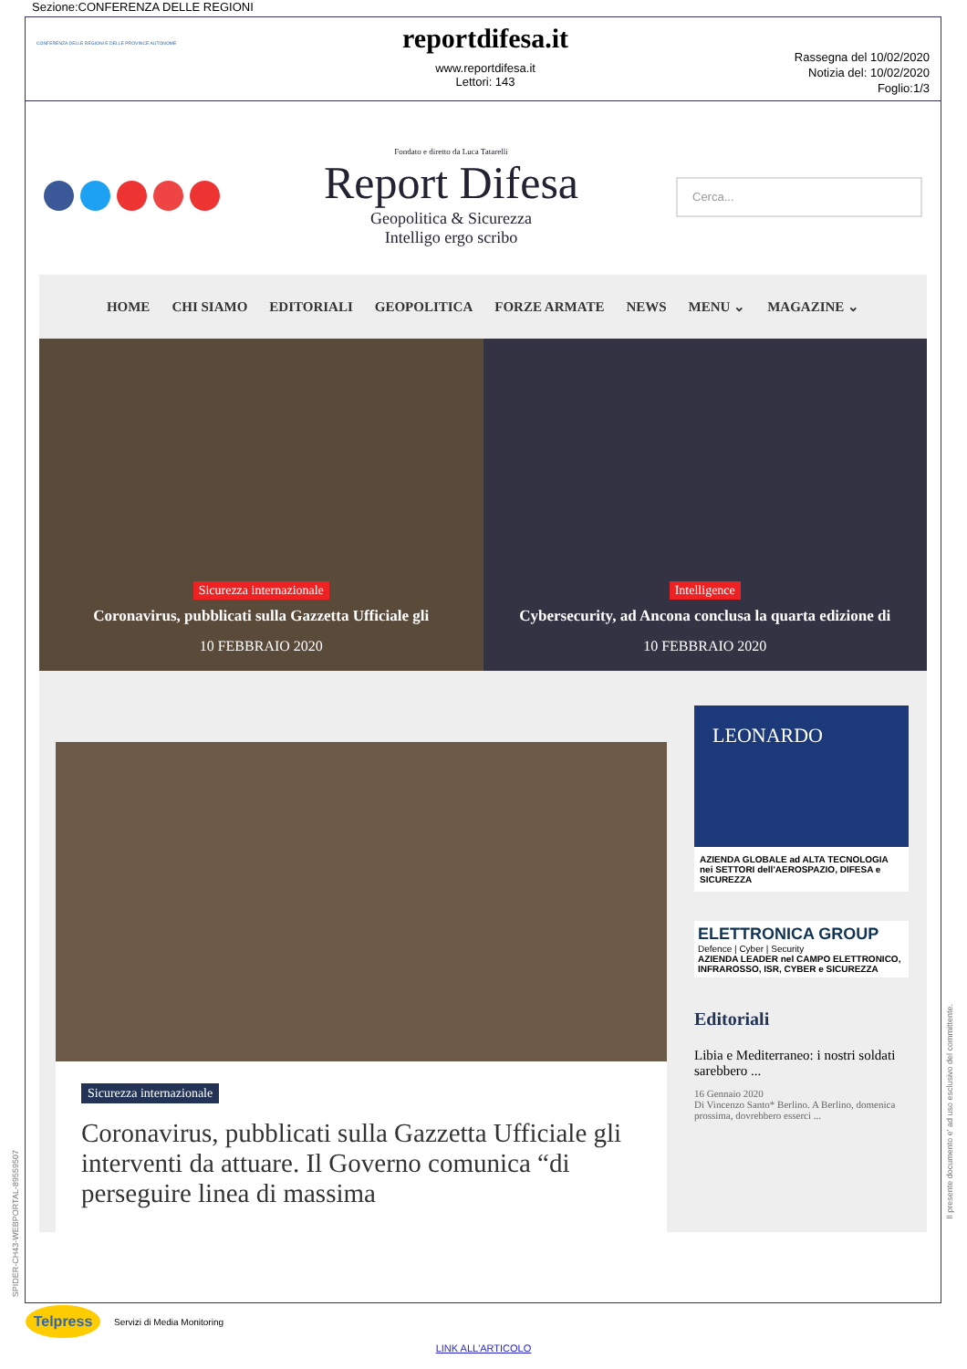Sezione:CONFERENZA DELLE REGIONI
CONFERENZA DELLE REGIONI E DELLE PROVINCE AUTONOME
reportdifesa.it
www.reportdifesa.it
Lettori: 143
Rassegna del 10/02/2020
Notizia del: 10/02/2020
Foglio:1/3
Fondato e diretto da Luca Tatarelli
Report Difesa
Geopolitica & Sicurezza
Intelligo ergo scribo
Cerca...
HOME CHI SIAMO EDITORIALI GEOPOLITICA FORZE ARMATE NEWS MENU ⌄ MAGAZINE ⌄
Sicurezza internazionale
Coronavirus, pubblicati sulla Gazzetta Ufficiale gli
10 FEBBRAIO 2020
Intelligence
Cybersecurity, ad Ancona conclusa la quarta edizione di
10 FEBBRAIO 2020
Sicurezza internazionale
Coronavirus, pubblicati sulla Gazzetta Ufficiale gli interventi da attuare. Il Governo comunica “di perseguire linea di massima
LEONARDO
AZIENDA GLOBALE ad ALTA TECNOLOGIA nei SETTORI dell'AEROSPAZIO, DIFESA e SICUREZZA
ELETTRONICA GROUP
Defence | Cyber | Security
AZIENDA LEADER nel CAMPO ELETTRONICO, INFRAROSSO, ISR, CYBER e SICUREZZA
Editoriali
Libia e Mediterraneo: i nostri soldati sarebbero ...
16 Gennaio 2020
Di Vincenzo Santo* Berlino. A Berlino, domenica prossima, dovrebbero esserci ...
SPIDER-CH43-WEBPORTAL-89559507
Il presente documento e' ad uso esclusivo del committente.
Telpress
Servizi di Media Monitoring
LINK ALL'ARTICOLO